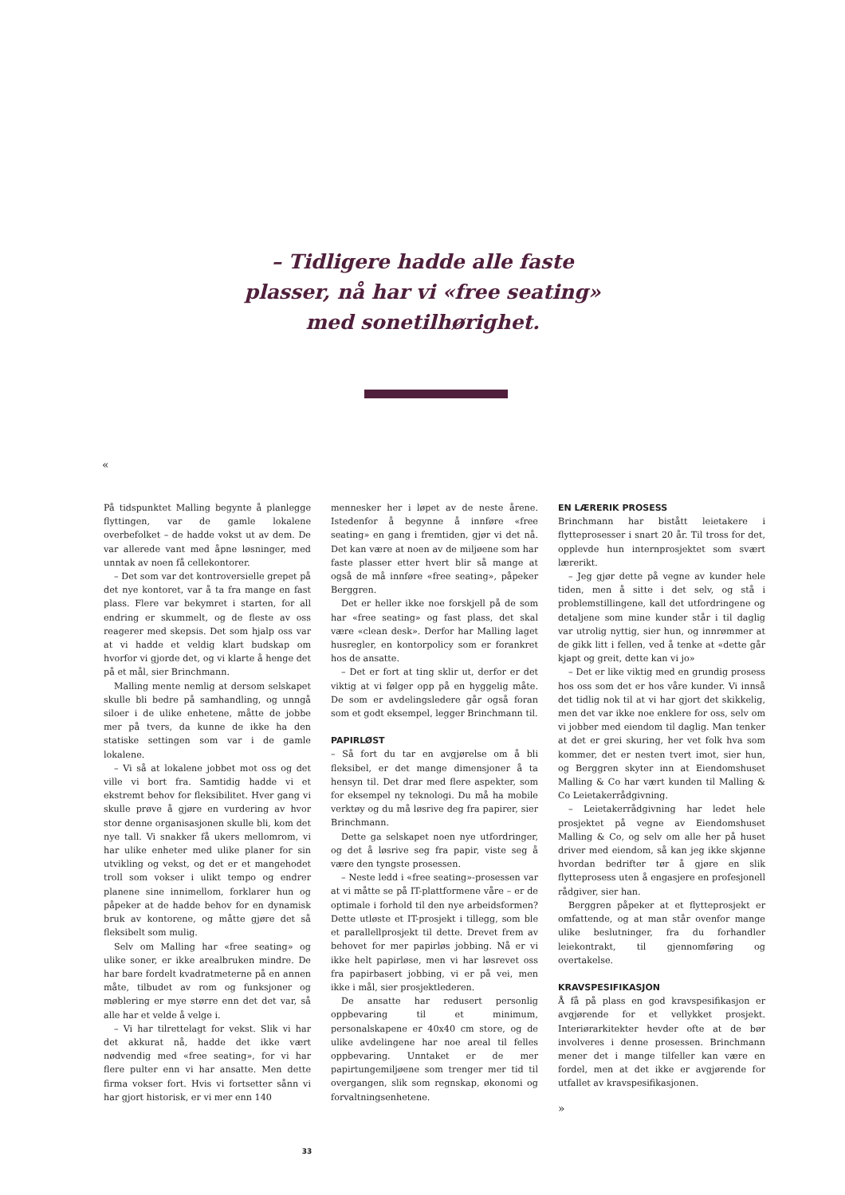– Tidligere hadde alle faste
plasser, nå har vi «free seating»
med sonetilhørighet.
«
På tidspunktet Malling begynte å planlegge flyttingen, var de gamle lokalene overbefolket – de hadde vokst ut av dem. De var allerede vant med åpne løsninger, med unntak av noen få cellekontorer.
– Det som var det kontroversielle grepet på det nye kontoret, var å ta fra mange en fast plass. Flere var bekymret i starten, for all endring er skummelt, og de fleste av oss reagerer med skepsis. Det som hjalp oss var at vi hadde et veldig klart budskap om hvorfor vi gjorde det, og vi klarte å henge det på et mål, sier Brinchmann.
Malling mente nemlig at dersom selskapet skulle bli bedre på samhandling, og unngå siloer i de ulike enhetene, måtte de jobbe mer på tvers, da kunne de ikke ha den statiske settingen som var i de gamle lokalene.
– Vi så at lokalene jobbet mot oss og det ville vi bort fra. Samtidig hadde vi et ekstremt behov for fleksibilitet. Hver gang vi skulle prøve å gjøre en vurdering av hvor stor denne organisasjonen skulle bli, kom det nye tall. Vi snakker få ukers mellomrom, vi har ulike enheter med ulike planer for sin utvikling og vekst, og det er et mangehodet troll som vokser i ulikt tempo og endrer planene sine innimellom, forklarer hun og påpeker at de hadde behov for en dynamisk bruk av kontorene, og måtte gjøre det så fleksibelt som mulig.
Selv om Malling har «free seating» og ulike soner, er ikke arealbruken mindre. De har bare fordelt kvadratmeterne på en annen måte, tilbudet av rom og funksjoner og møblering er mye større enn det det var, så alle har et velde å velge i.
– Vi har tilrettelagt for vekst. Slik vi har det akkurat nå, hadde det ikke vært nødvendig med «free seating», for vi har flere pulter enn vi har ansatte. Men dette firma vokser fort. Hvis vi fortsetter sånn vi har gjort historisk, er vi mer enn 140
mennesker her i løpet av de neste årene. Istedenfor å begynne å innføre «free seating» en gang i fremtiden, gjør vi det nå. Det kan være at noen av de miljøene som har faste plasser etter hvert blir så mange at også de må innføre «free seating», påpeker Berggren.
Det er heller ikke noe forskjell på de som har «free seating» og fast plass, det skal være «clean desk». Derfor har Malling laget husregler, en kontorpolicy som er forankret hos de ansatte.
– Det er fort at ting sklir ut, derfor er det viktig at vi følger opp på en hyggelig måte. De som er avdelingsledere går også foran som et godt eksempel, legger Brinchmann til.
PAPIRLØST
– Så fort du tar en avgjørelse om å bli fleksibel, er det mange dimensjoner å ta hensyn til. Det drar med flere aspekter, som for eksempel ny teknologi. Du må ha mobile verktøy og du må løsrive deg fra papirer, sier Brinchmann.
Dette ga selskapet noen nye utfordringer, og det å løsrive seg fra papir, viste seg å være den tyngste prosessen.
– Neste ledd i «free seating»-prosessen var at vi måtte se på IT-plattformene våre – er de optimale i forhold til den nye arbeidsformen? Dette utløste et IT-prosjekt i tillegg, som ble et parallellprosjekt til dette. Drevet frem av behovet for mer papirløs jobbing. Nå er vi ikke helt papirløse, men vi har løsrevet oss fra papirbasert jobbing, vi er på vei, men ikke i mål, sier prosjektlederen.
De ansatte har redusert personlig oppbevaring til et minimum, personalskapene er 40x40 cm store, og de ulike avdelingene har noe areal til felles oppbevaring. Unntaket er de mer papirtungemiljøene som trenger mer tid til overgangen, slik som regnskap, økonomi og forvaltningsenhetene.
EN LÆRERIK PROSESS
Brinchmann har bistått leietakere i flytteprosesser i snart 20 år. Til tross for det, opplevde hun internprosjektet som svært lærerikt.
– Jeg gjør dette på vegne av kunder hele tiden, men å sitte i det selv, og stå i problemstillingene, kall det utfordringene og detaljene som mine kunder står i til daglig var utrolig nyttig, sier hun, og innrømmer at de gikk litt i fellen, ved å tenke at «dette går kjapt og greit, dette kan vi jo»
– Det er like viktig med en grundig prosess hos oss som det er hos våre kunder. Vi innså det tidlig nok til at vi har gjort det skikkelig, men det var ikke noe enklere for oss, selv om vi jobber med eiendom til daglig. Man tenker at det er grei skuring, her vet folk hva som kommer, det er nesten tvert imot, sier hun, og Berggren skyter inn at Eiendomshuset Malling & Co har vært kunden til Malling & Co Leietakerrådgivning.
– Leietakerrådgivning har ledet hele prosjektet på vegne av Eiendomshuset Malling & Co, og selv om alle her på huset driver med eiendom, så kan jeg ikke skjønne hvordan bedrifter tør å gjøre en slik flytteprosess uten å engasjere en profesjonell rådgiver, sier han.
Berggren påpeker at et flytteprosjekt er omfattende, og at man står ovenfor mange ulike beslutninger, fra du forhandler leiekontrakt, til gjennomføring og overtakelse.
KRAVSPESIFIKASJON
Å få på plass en god kravspesifikasjon er avgjørende for et vellykket prosjekt. Interiørarkitekter hevder ofte at de bør involveres i denne prosessen. Brinchmann mener det i mange tilfeller kan være en fordel, men at det ikke er avgjørende for utfallet av kravspesifikasjonen.
»
33